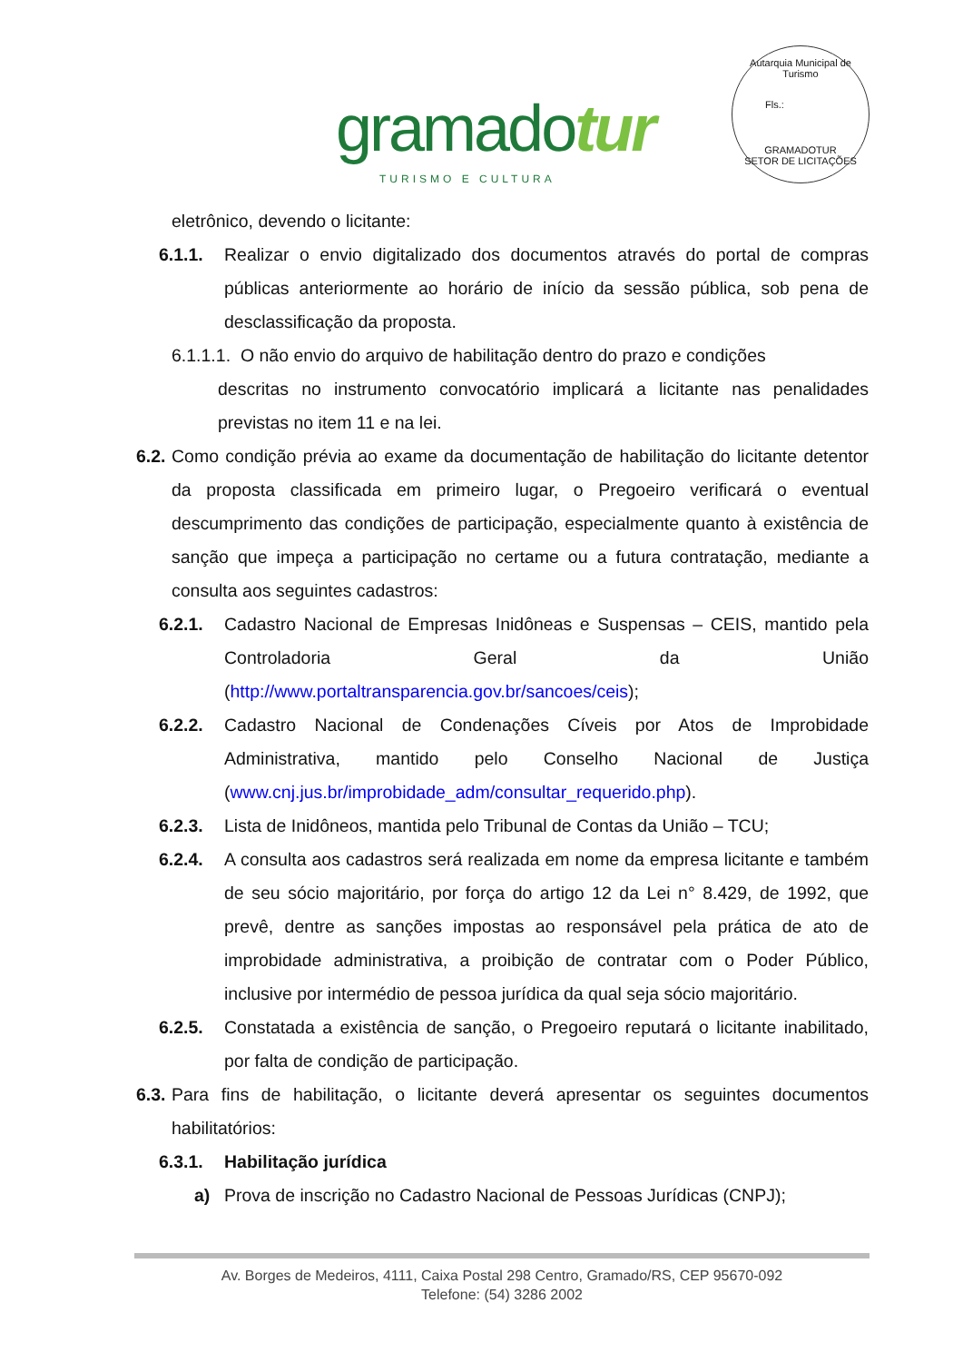gramadotur
TURISMO E CULTURA
Autarquia Municipal de Turismo
Fls.:
GRAMADOTUR
SETOR DE LICITAÇÕES
eletrônico, devendo o licitante:
6.1.1. Realizar o envio digitalizado dos documentos através do portal de compras públicas anteriormente ao horário de início da sessão pública, sob pena de desclassificação da proposta.
6.1.1.1. O não envio do arquivo de habilitação dentro do prazo e condições
descritas no instrumento convocatório implicará a licitante nas penalidades previstas no item 11 e na lei.
6.2. Como condição prévia ao exame da documentação de habilitação do licitante detentor da proposta classificada em primeiro lugar, o Pregoeiro verificará o eventual descumprimento das condições de participação, especialmente quanto à existência de sanção que impeça a participação no certame ou a futura contratação, mediante a consulta aos seguintes cadastros:
6.2.1. Cadastro Nacional de Empresas Inidôneas e Suspensas – CEIS, mantido pela Controladoria Geral da União (http://www.portaltransparencia.gov.br/sancoes/ceis);
6.2.2. Cadastro Nacional de Condenações Cíveis por Atos de Improbidade Administrativa, mantido pelo Conselho Nacional de Justiça (www.cnj.jus.br/improbidade_adm/consultar_requerido.php).
6.2.3. Lista de Inidôneos, mantida pelo Tribunal de Contas da União – TCU;
6.2.4. A consulta aos cadastros será realizada em nome da empresa licitante e também de seu sócio majoritário, por força do artigo 12 da Lei n° 8.429, de 1992, que prevê, dentre as sanções impostas ao responsável pela prática de ato de improbidade administrativa, a proibição de contratar com o Poder Público, inclusive por intermédio de pessoa jurídica da qual seja sócio majoritário.
6.2.5. Constatada a existência de sanção, o Pregoeiro reputará o licitante inabilitado, por falta de condição de participação.
6.3. Para fins de habilitação, o licitante deverá apresentar os seguintes documentos habilitatórios:
6.3.1. Habilitação jurídica
a) Prova de inscrição no Cadastro Nacional de Pessoas Jurídicas (CNPJ);
Av. Borges de Medeiros, 4111, Caixa Postal 298 Centro, Gramado/RS, CEP 95670-092
Telefone: (54) 3286 2002